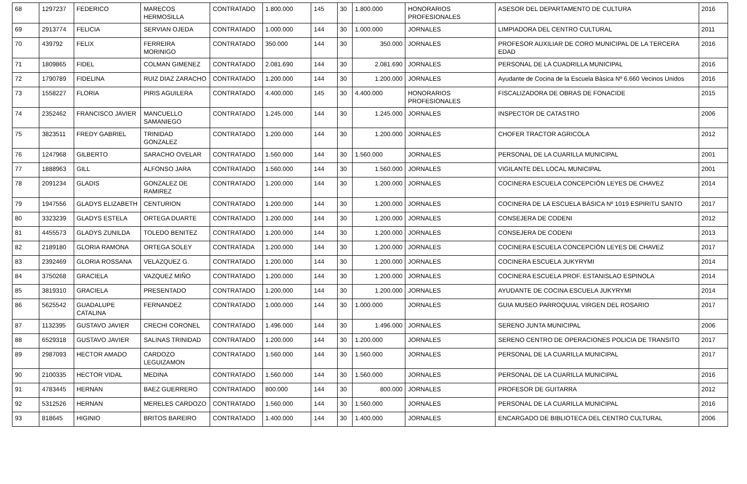| 68 | 1297237 | FEDERICO | MARECOS HERMOSILLA | CONTRATADO | 1.800.000 | 145 | 30 | 1.800.000 | HONORARIOS PROFESIONALES | ASESOR DEL DEPARTAMENTO DE CULTURA | 2016 |
| 69 | 2913774 | FELICIA | SERVIAN OJEDA | CONTRATADO | 1.000.000 | 144 | 30 | 1.000.000 | JORNALES | LIMPIADORA DEL CENTRO CULTURAL | 2011 |
| 70 | 439792 | FELIX | FERREIRA MORINIGO | CONTRATADO | 350.000 | 144 | 30 | 350.000 | JORNALES | PROFESOR AUXILIAR DE CORO MUNICIPAL DE LA TERCERA EDAD | 2016 |
| 71 | 1809865 | FIDEL | COLMAN GIMENEZ | CONTRATADO | 2.081.690 | 144 | 30 | 2.081.690 | JORNALES | PERSONAL DE LA CUADRILLA MUNICIPAL | 2016 |
| 72 | 1790789 | FIDELINA | RUIZ DIAZ ZARACHO | CONTRATADO | 1.200.000 | 144 | 30 | 1.200.000 | JORNALES | Ayudante de Cocina de la Escuela Bàsica Nº 6.660 Vecinos Unidos | 2016 |
| 73 | 1558227 | FLORIA | PIRIS AGUILERA | CONTRATADO | 4.400.000 | 145 | 30 | 4.400.000 | HONORARIOS PROFESIONALES | FISCALIZADORA DE OBRAS DE FONACIDE | 2015 |
| 74 | 2352462 | FRANCISCO JAVIER | MANCUELLO SAMANIEGO | CONTRATADO | 1.245.000 | 144 | 30 | 1.245.000 | JORNALES | INSPECTOR DE CATASTRO | 2006 |
| 75 | 3823511 | FREDY GABRIEL | TRINIDAD GONZALEZ | CONTRATADO | 1.200.000 | 144 | 30 | 1.200.000 | JORNALES | CHOFER TRACTOR AGRICOLA | 2012 |
| 76 | 1247968 | GILBERTO | SARACHO OVELAR | CONTRATADO | 1.560.000 | 144 | 30 | 1.560.000 | JORNALES | PERSONAL DE LA CUARILLA MUNICIPAL | 2001 |
| 77 | 1888963 | GILL | ALFONSO JARA | CONTRATADO | 1.560.000 | 144 | 30 | 1.560.000 | JORNALES | VIGILANTE DEL LOCAL MUNICIPAL | 2001 |
| 78 | 2091234 | GLADIS | GONZALEZ DE RAMIREZ | CONTRATADO | 1.200.000 | 144 | 30 | 1.200.000 | JORNALES | COCINERA ESCUELA CONCEPCIÓN LEYES DE CHAVEZ | 2014 |
| 79 | 1947556 | GLADYS ELIZABETH | CENTURION | CONTRATADO | 1.200.000 | 144 | 30 | 1.200.000 | JORNALES | COCINERA DE LA ESCUELA BÁSICA Nº 1019 ESPIRITU SANTO | 2017 |
| 80 | 3323239 | GLADYS ESTELA | ORTEGA DUARTE | CONTRATADO | 1.200.000 | 144 | 30 | 1.200.000 | JORNALES | CONSEJERA DE CODENI | 2012 |
| 81 | 4455573 | GLADYS ZUNILDA | TOLEDO BENITEZ | CONTRATADO | 1.200.000 | 144 | 30 | 1.200.000 | JORNALES | CONSEJERA DE CODENI | 2013 |
| 82 | 2189180 | GLORIA RAMONA | ORTEGA SOLEY | CONTRATADA | 1.200.000 | 144 | 30 | 1.200.000 | JORNALES | COCINERA ESCUELA CONCEPCIÓN LEYES DE CHAVEZ | 2017 |
| 83 | 2392469 | GLORIA ROSSANA | VELAZQUEZ G. | CONTRATADO | 1.200.000 | 144 | 30 | 1.200.000 | JORNALES | COCINERA ESCUELA JUKYRYMI | 2014 |
| 84 | 3750268 | GRACIELA | VAZQUEZ MIÑO | CONTRATADO | 1.200.000 | 144 | 30 | 1.200.000 | JORNALES | COCINERA ESCUELA PROF. ESTANISLAO ESPINOLA | 2014 |
| 85 | 3819310 | GRACIELA | PRESENTADO | CONTRATADO | 1.200.000 | 144 | 30 | 1.200.000 | JORNALES | AYUDANTE DE COCINA ESCUELA JUKYRYMI | 2014 |
| 86 | 5625542 | GUADALUPE CATALINA | FERNANDEZ | CONTRATADO | 1.000.000 | 144 | 30 | 1.000.000 | JORNALES | GUIA MUSEO PARROQUIAL VIRGEN DEL ROSARIO | 2017 |
| 87 | 1132395 | GUSTAVO JAVIER | CRECHI CORONEL | CONTRATADO | 1.496.000 | 144 | 30 | 1.496.000 | JORNALES | SERENO JUNTA MUNICIPAL | 2006 |
| 88 | 6529318 | GUSTAVO JAVIER | SALINAS TRINIDAD | CONTRATADO | 1.200.000 | 144 | 30 | 1.200.000 | JORNALES | SERENO CENTRO DE OPERACIONES POLICIA DE TRANSITO | 2017 |
| 89 | 2987093 | HECTOR AMADO | CARDOZO LEGUIZAMON | CONTRATADO | 1.560.000 | 144 | 30 | 1.560.000 | JORNALES | PERSONAL DE LA CUARILLA MUNICIPAL | 2017 |
| 90 | 2100335 | HECTOR VIDAL | MEDINA | CONTRATADO | 1.560.000 | 144 | 30 | 1.560.000 | JORNALES | PERSONAL DE LA CUARILLA MUNICIPAL | 2016 |
| 91 | 4783445 | HERNAN | BAEZ GUERRERO | CONTRATADO | 800.000 | 144 | 30 | 800.000 | JORNALES | PROFESOR DE GUITARRA | 2012 |
| 92 | 5312526 | HERNAN | MERELES CARDOZO | CONTRATADO | 1.560.000 | 144 | 30 | 1.560.000 | JORNALES | PERSONAL DE LA CUARILLA MUNICIPAL | 2016 |
| 93 | 818645 | HIGINIO | BRITOS BAREIRO | CONTRATADO | 1.400.000 | 144 | 30 | 1.400.000 | JORNALES | ENCARGADO DE BIBLIOTECA DEL CENTRO CULTURAL | 2006 |